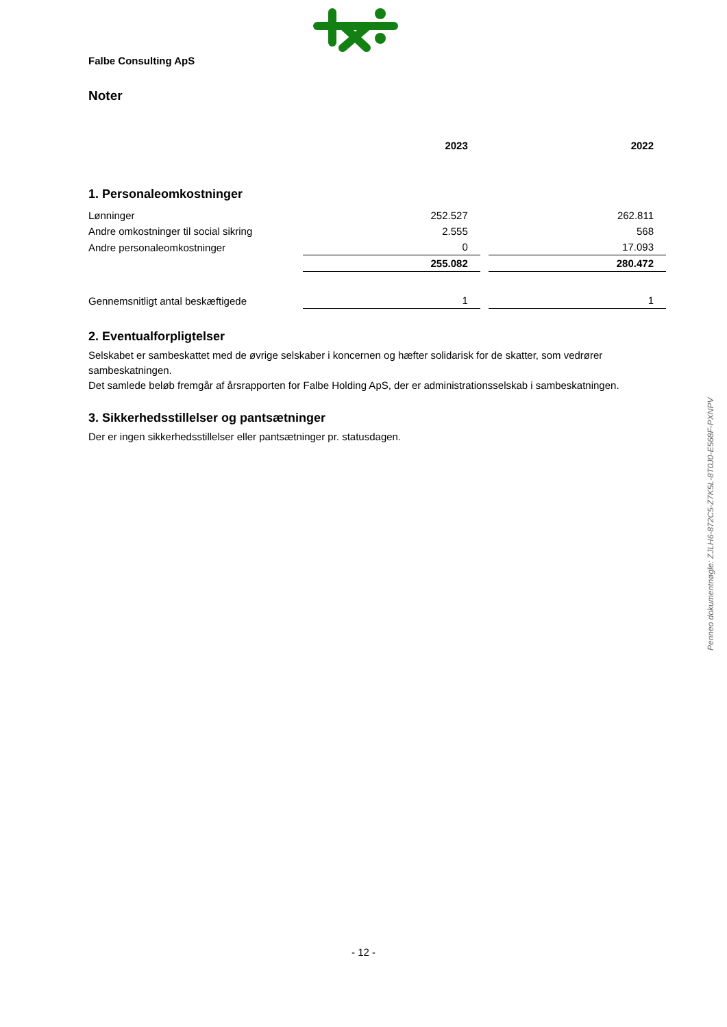Falbe Consulting ApS
Noter
| | 2023 | 2022 |
| --- | --- | --- |
| 1. Personaleomkostninger | | |
| Lønninger | 252.527 | 262.811 |
| Andre omkostninger til social sikring | 2.555 | 568 |
| Andre personaleomkostninger | 0 | 17.093 |
| | 255.082 | 280.472 |
| Gennemsnitligt antal beskæftigede | 1 | 1 |
2. Eventualforpligtelser
Selskabet er sambeskattet med de øvrige selskaber i koncernen og hæfter solidarisk for de skatter, som vedrører sambeskatningen.
Det samlede beløb fremgår af årsrapporten for Falbe Holding ApS, der er administrationsselskab i sambeskatningen.
3. Sikkerhedsstillelser og pantsætninger
Der er ingen sikkerhedsstillelser eller pantsætninger pr. statusdagen.
Penneo dokumentnøgle: ZJLH6-872C5-Z7K5L-8T0J0-E568F-PXNPV
- 12 -